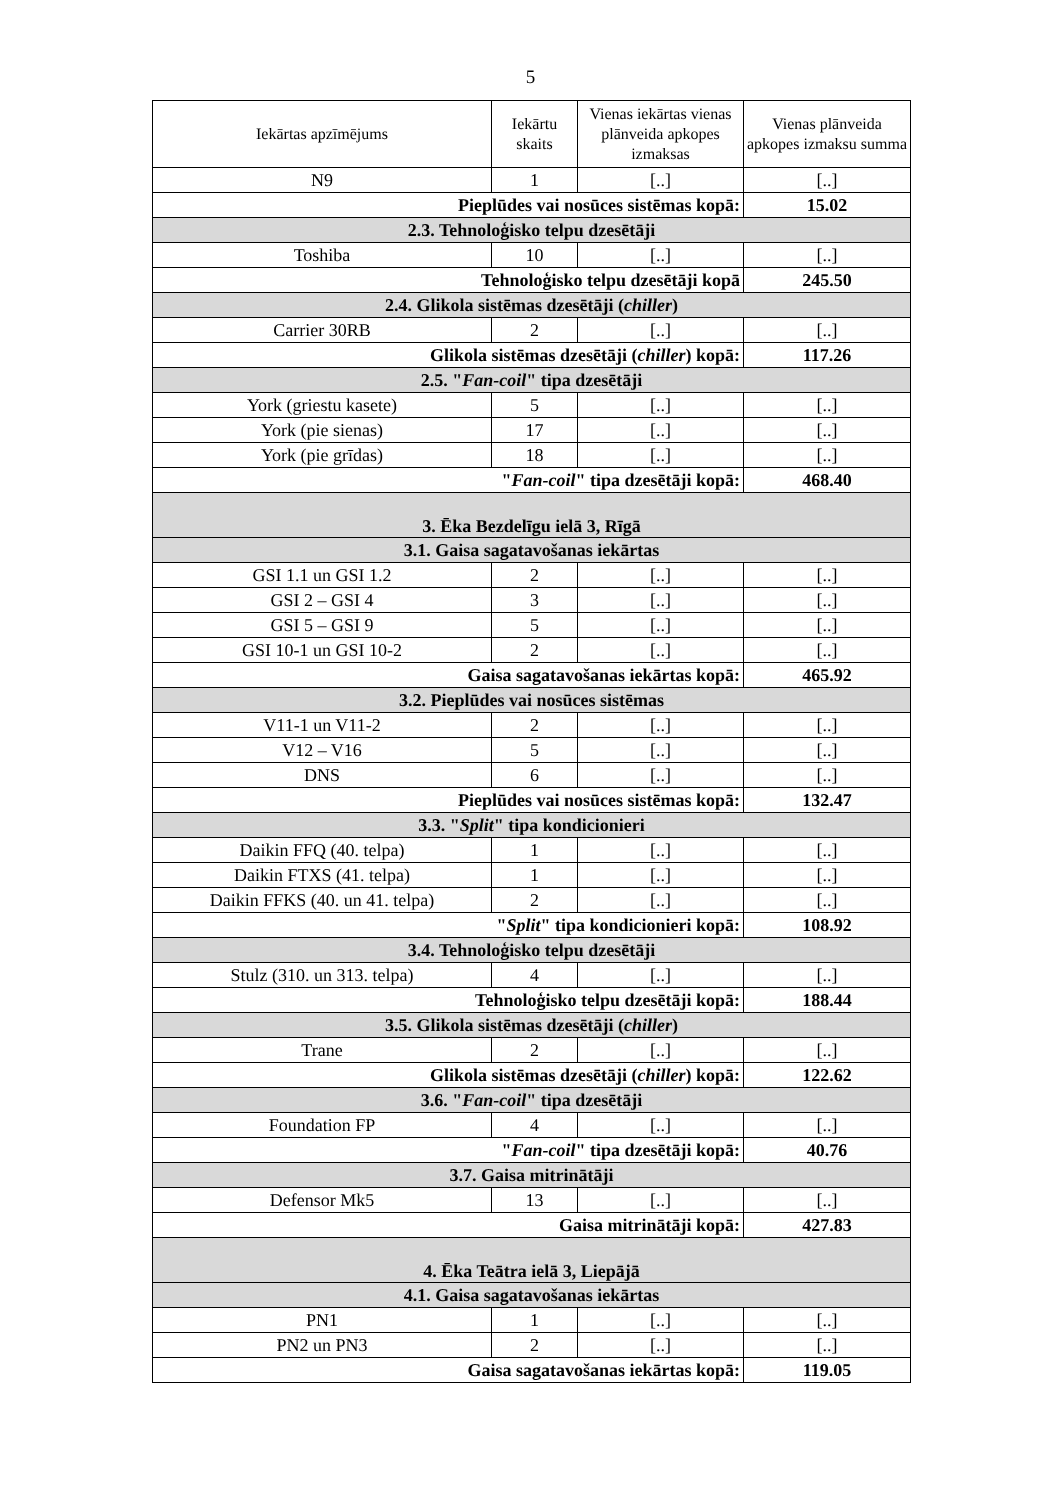5
| Iekārtas apzīmējums | Iekārtu skaits | Vienas iekārtas vienas plānveida apkopes izmaksas | Vienas plānveida apkopes izmaksu summa |
| --- | --- | --- | --- |
| N9 | 1 | [..] | [..] |
| Pieplūdes vai nosūces sistēmas kopā: | | | 15.02 |
| 2.3. Tehnoloģisko telpu dzesētāji | | | |
| Toshiba | 10 | [..] | [..] |
| Tehnoloģisko telpu dzesētāji kopā | | | 245.50 |
| 2.4. Glikola sistēmas dzesētāji ( chiller ) | | | |
| Carrier 30RB | 2 | [..] | [..] |
| Glikola sistēmas dzesētāji ( chiller ) kopā: | | | 117.26 |
| 2.5. " Fan-coil " tipa dzesētāji | | | |
| York (griestu kasete) | 5 | [..] | [..] |
| York (pie sienas) | 17 | [..] | [..] |
| York (pie grīdas) | 18 | [..] | [..] |
| " Fan-coil " tipa dzesētāji kopā: | | | 468.40 |
| 3. Ēka Bezdelīgu ielā 3, Rīgā | | | |
| 3.1. Gaisa sagatavošanas iekārtas | | | |
| GSI 1.1 un GSI 1.2 | 2 | [..] | [..] |
| GSI 2 – GSI 4 | 3 | [..] | [..] |
| GSI 5 – GSI 9 | 5 | [..] | [..] |
| GSI 10-1 un GSI 10-2 | 2 | [..] | [..] |
| Gaisa sagatavošanas iekārtas kopā: | | | 465.92 |
| 3.2. Pieplūdes vai nosūces sistēmas | | | |
| V11-1 un V11-2 | 2 | [..] | [..] |
| V12 – V16 | 5 | [..] | [..] |
| DNS | 6 | [..] | [..] |
| Pieplūdes vai nosūces sistēmas kopā: | | | 132.47 |
| 3.3. " Split " tipa kondicionieri | | | |
| Daikin FFQ (40. telpa) | 1 | [..] | [..] |
| Daikin FTXS (41. telpa) | 1 | [..] | [..] |
| Daikin FFKS (40. un 41. telpa) | 2 | [..] | [..] |
| " Split " tipa kondicionieri kopā: | | | 108.92 |
| 3.4. Tehnoloģisko telpu dzesētāji | | | |
| Stulz (310. un 313. telpa) | 4 | [..] | [..] |
| Tehnoloģisko telpu dzesētāji kopā: | | | 188.44 |
| 3.5. Glikola sistēmas dzesētāji ( chiller ) | | | |
| Trane | 2 | [..] | [..] |
| Glikola sistēmas dzesētāji ( chiller ) kopā: | | | 122.62 |
| 3.6. " Fan-coil " tipa dzesētāji | | | |
| Foundation FP | 4 | [..] | [..] |
| " Fan-coil " tipa dzesētāji kopā: | | | 40.76 |
| 3.7. Gaisa mitrinātāji | | | |
| Defensor Mk5 | 13 | [..] | [..] |
| Gaisa mitrinātāji kopā: | | | 427.83 |
| 4. Ēka Teātra ielā 3, Liepājā | | | |
| 4.1. Gaisa sagatavošanas iekārtas | | | |
| PN1 | 1 | [..] | [..] |
| PN2 un PN3 | 2 | [..] | [..] |
| Gaisa sagatavošanas iekārtas kopā: | | | 119.05 |